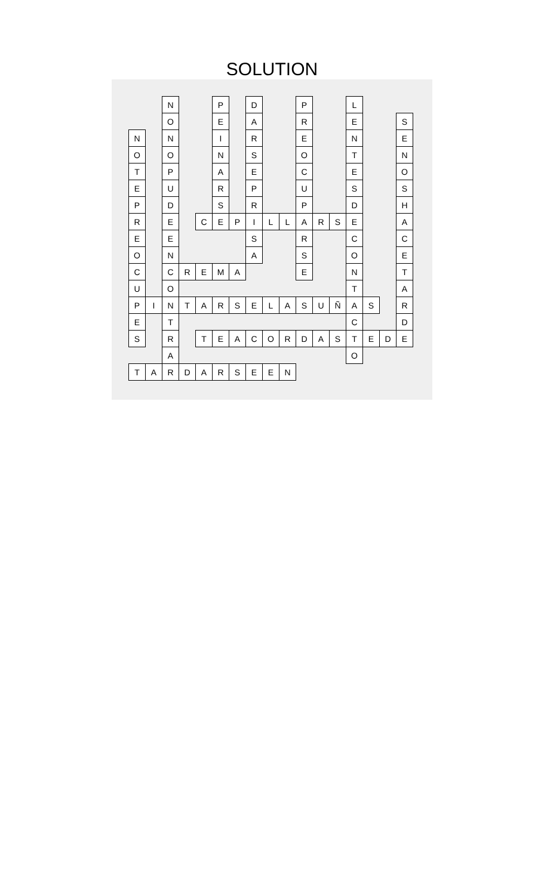SOLUTION
| | | N | | | P | | D | | | P | | | L | | | |
| | | O | | | E | | A | | | R | | | E | | | S |
| N | | N | | | I | | R | | | E | | | N | | | E |
| O | | O | | | N | | S | | | O | | | T | | | N |
| T | | P | | | A | | E | | | C | | | E | | | O |
| E | | U | | | R | | P | | | U | | | S | | | S |
| P | | D | | | S | | R | | | P | | | D | | | H |
| R | | E | | C | E | P | I | L | L | A | R | S | E | | | A |
| E | | E | | | | | S | | | R | | | C | | | C |
| O | | N | | | | | A | | | S | | | O | | | E |
| C | | C | R | E | M | A | | | | E | | | N | | | T |
| U | | O | | | | | | | | | | | T | | | A |
| P | I | N | T | A | R | S | E | L | A | S | U | Ñ | A | S | | R |
| E | | T | | | | | | | | | | | C | | | D |
| S | | R | | T | E | A | C | O | R | D | A | S | T | E | D | E |
| | | A | | | | | | | | | | | O | | | |
| T | A | R | D | A | R | S | E | E | N | | | | | | | |